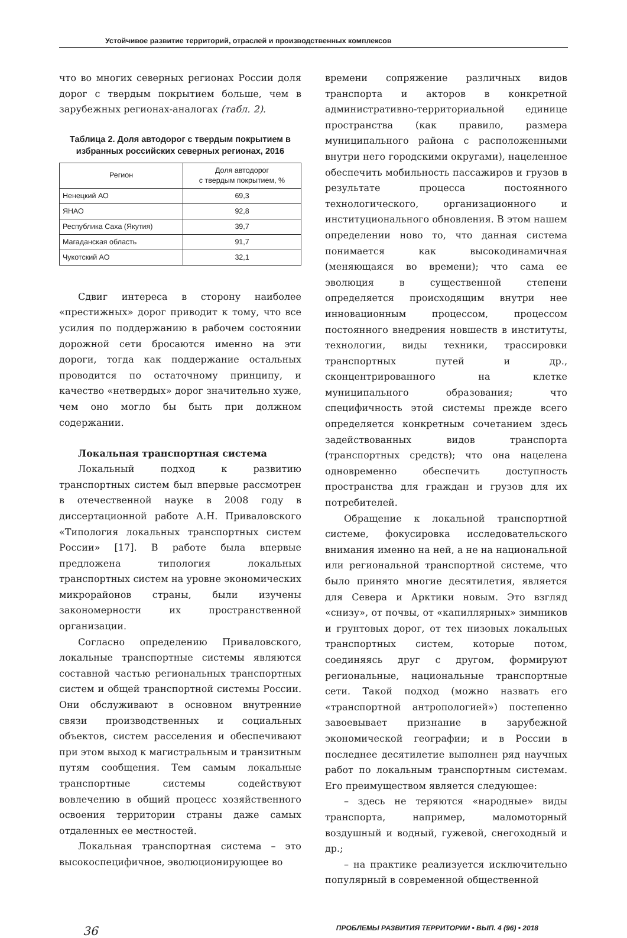Устойчивое развитие территорий, отраслей и производственных комплексов
что во многих северных регионах России доля дорог с твердым покрытием больше, чем в зарубежных регионах-аналогах (табл. 2).
Таблица 2. Доля автодорог с твердым покрытием в избранных российских северных регионах, 2016
| Регион | Доля автодорог с твердым покрытием, % |
| --- | --- |
| Ненецкий АО | 69,3 |
| ЯНАО | 92,8 |
| Республика Саха (Якутия) | 39,7 |
| Магаданская область | 91,7 |
| Чукотский АО | 32,1 |
Сдвиг интереса в сторону наиболее «престижных» дорог приводит к тому, что все усилия по поддержанию в рабочем состоянии дорожной сети бросаются именно на эти дороги, тогда как поддержание остальных проводится по остаточному принципу, и качество «нетвердых» дорог значительно хуже, чем оно могло бы быть при должном содержании.
Локальная транспортная система
Локальный подход к развитию транспортных систем был впервые рассмотрен в отечественной науке в 2008 году в диссертационной работе А.Н. Приваловского «Типология локальных транспортных систем России» [17]. В работе была впервые предложена типология локальных транспортных систем на уровне экономических микрорайонов страны, были изучены закономерности их пространственной организации.
Согласно определению Приваловского, локальные транспортные системы являются составной частью региональных транспортных систем и общей транспортной системы России. Они обслуживают в основном внутренние связи производственных и социальных объектов, систем расселения и обеспечивают при этом выход к магистральным и транзитным путям сообщения. Тем самым локальные транспортные системы содействуют вовлечению в общий процесс хозяйственного освоения территории страны даже самых отдаленных ее местностей.
Локальная транспортная система – это высокоспецифичное, эволюционирующее во
времени сопряжение различных видов транспорта и акторов в конкретной административно-территориальной единице пространства (как правило, размера муниципального района с расположенными внутри него городскими округами), нацеленное обеспечить мобильность пассажиров и грузов в результате процесса постоянного технологического, организационного и институционального обновления. В этом нашем определении ново то, что данная система понимается как высокодинамичная (меняющаяся во времени); что сама ее эволюция в существенной степени определяется происходящим внутри нее инновационным процессом, процессом постоянного внедрения новшеств в институты, технологии, виды техники, трассировки транспортных путей и др., сконцентрированного на клетке муниципального образования; что специфичность этой системы прежде всего определяется конкретным сочетанием здесь задействованных видов транспорта (транспортных средств); что она нацелена одновременно обеспечить доступность пространства для граждан и грузов для их потребителей.
Обращение к локальной транспортной системе, фокусировка исследовательского внимания именно на ней, а не на национальной или региональной транспортной системе, что было принято многие десятилетия, является для Севера и Арктики новым. Это взгляд «снизу», от почвы, от «капиллярных» зимников и грунтовых дорог, от тех низовых локальных транспортных систем, которые потом, соединяясь друг с другом, формируют региональные, национальные транспортные сети. Такой подход (можно назвать его «транспортной антропологией») постепенно завоевывает признание в зарубежной экономической географии; и в России в последнее десятилетие выполнен ряд научных работ по локальным транспортным системам. Его преимуществом является следующее:
– здесь не теряются «народные» виды транспорта, например, маломоторный воздушный и водный, гужевой, снегоходный и др.;
– на практике реализуется исключительно популярный в современной общественной
36 ПРОБЛЕМЫ РАЗВИТИЯ ТЕРРИТОРИИ • ВЫП. 4 (96) • 2018